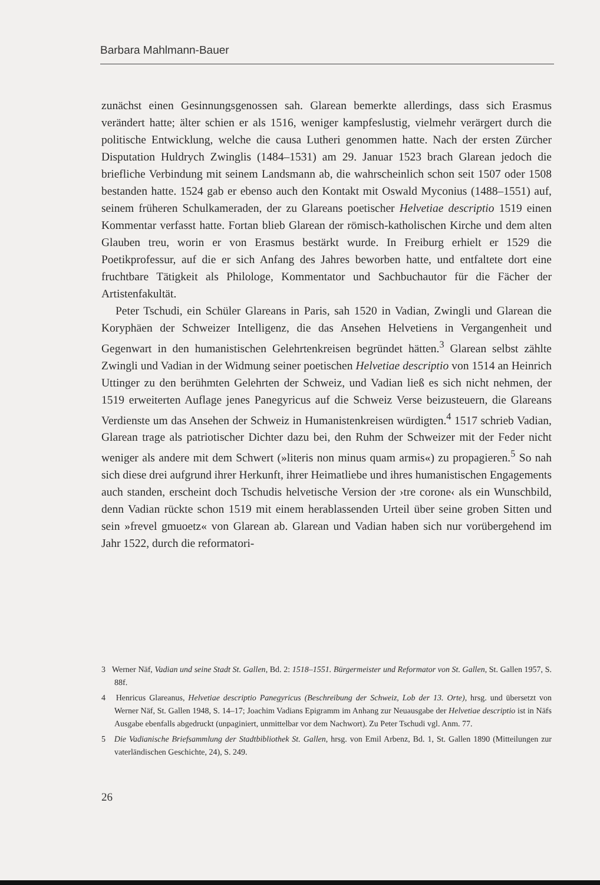Barbara Mahlmann-Bauer
zunächst einen Gesinnungsgenossen sah. Glarean bemerkte allerdings, dass sich Erasmus verändert hatte; älter schien er als 1516, weniger kampfeslustig, vielmehr verärgert durch die politische Entwicklung, welche die causa Lutheri genommen hatte. Nach der ersten Zürcher Disputation Huldrych Zwinglis (1484–1531) am 29. Januar 1523 brach Glarean jedoch die briefliche Verbindung mit seinem Landsmann ab, die wahrscheinlich schon seit 1507 oder 1508 bestanden hatte. 1524 gab er ebenso auch den Kontakt mit Oswald Myconius (1488–1551) auf, seinem früheren Schulkameraden, der zu Glareans poetischer Helvetiae descriptio 1519 einen Kommentar verfasst hatte. Fortan blieb Glarean der römisch-katholischen Kirche und dem alten Glauben treu, worin er von Erasmus bestärkt wurde. In Freiburg erhielt er 1529 die Poetikprofessur, auf die er sich Anfang des Jahres beworben hatte, und entfaltete dort eine fruchtbare Tätigkeit als Philologe, Kommentator und Sachbuchautor für die Fächer der Artistenfakultät.
Peter Tschudi, ein Schüler Glareans in Paris, sah 1520 in Vadian, Zwingli und Glarean die Koryphäen der Schweizer Intelligenz, die das Ansehen Helvetiens in Vergangenheit und Gegenwart in den humanistischen Gelehrtenkreisen begründet hätten.<sup>3</sup> Glarean selbst zählte Zwingli und Vadian in der Widmung seiner poetischen Helvetiae descriptio von 1514 an Heinrich Uttinger zu den berühmten Gelehrten der Schweiz, und Vadian ließ es sich nicht nehmen, der 1519 erweiterten Auflage jenes Panegyricus auf die Schweiz Verse beizusteuern, die Glareans Verdienste um das Ansehen der Schweiz in Humanistenkreisen würdigten.<sup>4</sup> 1517 schrieb Vadian, Glarean trage als patriotischer Dichter dazu bei, den Ruhm der Schweizer mit der Feder nicht weniger als andere mit dem Schwert (»literis non minus quam armis«) zu propagieren.<sup>5</sup> So nah sich diese drei aufgrund ihrer Herkunft, ihrer Heimatliebe und ihres humanistischen Engagements auch standen, erscheint doch Tschudis helvetische Version der ›tre corone‹ als ein Wunschbild, denn Vadian rückte schon 1519 mit einem herablassenden Urteil über seine groben Sitten und sein »frevel gmuoetz« von Glarean ab. Glarean und Vadian haben sich nur vorübergehend im Jahr 1522, durch die reformatori-
3 Werner Näf, Vadian und seine Stadt St. Gallen, Bd. 2: 1518–1551. Bürgermeister und Reformator von St. Gallen, St. Gallen 1957, S. 88f.
4 Henricus Glareanus, Helvetiae descriptio Panegyricus (Beschreibung der Schweiz, Lob der 13. Orte), hrsg. und übersetzt von Werner Näf, St. Gallen 1948, S. 14–17; Joachim Vadians Epigramm im Anhang zur Neuausgabe der Helvetiae descriptio ist in Näfs Ausgabe ebenfalls abgedruckt (unpaginiert, unmittelbar vor dem Nachwort). Zu Peter Tschudi vgl. Anm. 77.
5 Die Vadianische Briefsammlung der Stadtbibliothek St. Gallen, hrsg. von Emil Arbenz, Bd. 1, St. Gallen 1890 (Mitteilungen zur vaterländischen Geschichte, 24), S. 249.
26